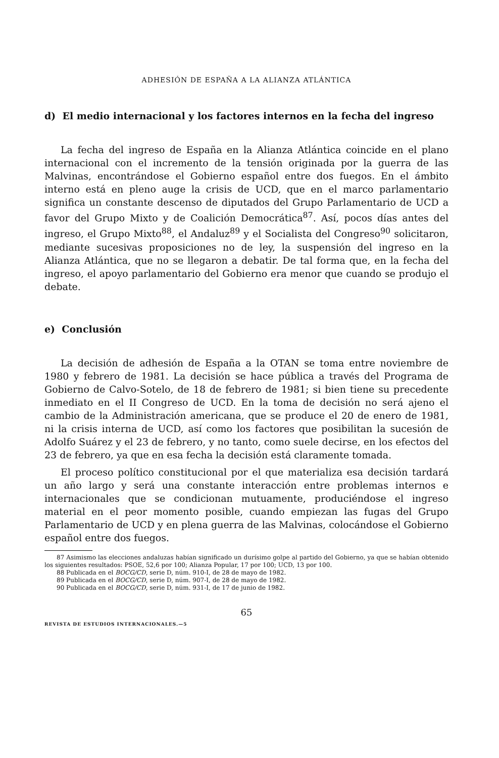ADHESIÓN DE ESPAÑA A LA ALIANZA ATLÁNTICA
d) El medio internacional y los factores internos en la fecha del ingreso
La fecha del ingreso de España en la Alianza Atlántica coincide en el plano internacional con el incremento de la tensión originada por la guerra de las Malvinas, encontrándose el Gobierno español entre dos fuegos. En el ámbito interno está en pleno auge la crisis de UCD, que en el marco parlamentario significa un constante descenso de diputados del Grupo Parlamentario de UCD a favor del Grupo Mixto y de Coalición Democrática<sup>87</sup>. Así, pocos días antes del ingreso, el Grupo Mixto<sup>88</sup>, el Andaluz<sup>89</sup> y el Socialista del Congreso<sup>90</sup> solicitaron, mediante sucesivas proposiciones no de ley, la suspensión del ingreso en la Alianza Atlántica, que no se llegaron a debatir. De tal forma que, en la fecha del ingreso, el apoyo parlamentario del Gobierno era menor que cuando se produjo el debate.
e) Conclusión
La decisión de adhesión de España a la OTAN se toma entre noviembre de 1980 y febrero de 1981. La decisión se hace pública a través del Programa de Gobierno de Calvo-Sotelo, de 18 de febrero de 1981; si bien tiene su precedente inmediato en el II Congreso de UCD. En la toma de decisión no será ajeno el cambio de la Administración americana, que se produce el 20 de enero de 1981, ni la crisis interna de UCD, así como los factores que posibilitan la sucesión de Adolfo Suárez y el 23 de febrero, y no tanto, como suele decirse, en los efectos del 23 de febrero, ya que en esa fecha la decisión está claramente tomada.
El proceso político constitucional por el que materializa esa decisión tardará un año largo y será una constante interacción entre problemas internos e internacionales que se condicionan mutuamente, produciéndose el ingreso material en el peor momento posible, cuando empiezan las fugas del Grupo Parlamentario de UCD y en plena guerra de las Malvinas, colocándose el Gobierno español entre dos fuegos.
87 Asimismo las elecciones andaluzas habían significado un durísimo golpe al partido del Gobierno, ya que se habían obtenido los siguientes resultados: PSOE, 52,6 por 100; Alianza Popular, 17 por 100; UCD, 13 por 100.
88 Publicada en el BOCG/CD, serie D, núm. 910-I, de 28 de mayo de 1982.
89 Publicada en el BOCG/CD, serie D, núm. 907-I, de 28 de mayo de 1982.
90 Publicada en el BOCG/CD, serie D, núm. 931-I, de 17 de junio de 1982.
65
REVISTA DE ESTUDIOS INTERNACIONALES.—5